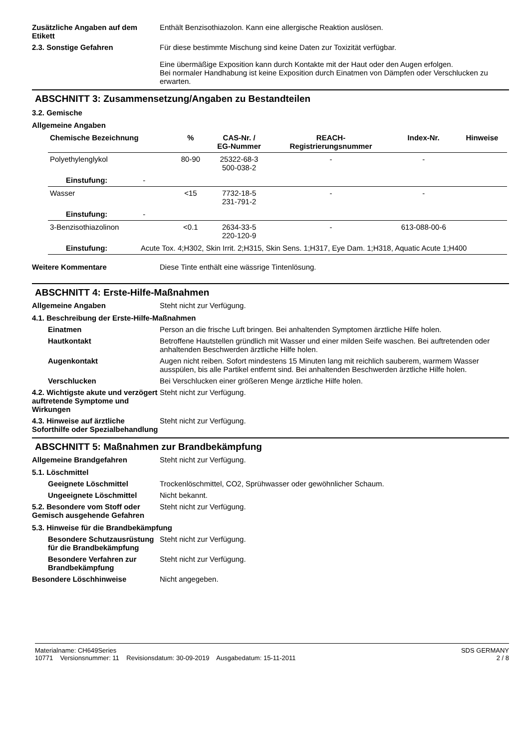Zusätzliche Angaben auf dem Etikett
Enthält Benzisothiazolon. Kann eine allergische Reaktion auslösen.
2.3. Sonstige Gefahren Für diese bestimmte Mischung sind keine Daten zur Toxizität verfügbar.
Eine übermäßige Exposition kann durch Kontakte mit der Haut oder den Augen erfolgen.
Bei normaler Handhabung ist keine Exposition durch Einatmen von Dämpfen oder Verschlucken zu erwarten.
ABSCHNITT 3: Zusammensetzung/Angaben zu Bestandteilen
3.2. Gemische
Allgemeine Angaben
| Chemische Bezeichnung | % | CAS-Nr. / EG-Nummer | REACH- Registrierungsnummer | Index-Nr. | Hinweise |
| --- | --- | --- | --- | --- | --- |
| Polyethylenglykol | 80-90 | 25322-68-3 500-038-2 | - | - | |
| Einstufung: - | | | | | |
| Wasser | <15 | 7732-18-5 231-791-2 | - | - | |
| Einstufung: - | | | | | |
| 3-Benzisothiazolinon | <0.1 | 2634-33-5 220-120-9 | - | 613-088-00-6 | |
| Einstufung: Acute Tox. 4;H302, Skin Irrit. 2;H315, Skin Sens. 1;H317, Eye Dam. 1;H318, Aquatic Acute 1;H400 | | | | | |
Weitere Kommentare Diese Tinte enthält eine wässrige Tintenlösung.
ABSCHNITT 4: Erste-Hilfe-Maßnahmen
Allgemeine Angaben Steht nicht zur Verfügung.
4.1. Beschreibung der Erste-Hilfe-Maßnahmen
Einatmen Person an die frische Luft bringen. Bei anhaltenden Symptomen ärztliche Hilfe holen.
Hautkontakt Betroffene Hautstellen gründlich mit Wasser und einer milden Seife waschen. Bei auftretenden oder anhaltenden Beschwerden ärztliche Hilfe holen.
Augenkontakt Augen nicht reiben. Sofort mindestens 15 Minuten lang mit reichlich sauberem, warmem Wasser ausspülen, bis alle Partikel entfernt sind. Bei anhaltenden Beschwerden ärztliche Hilfe holen.
Verschlucken Bei Verschlucken einer größeren Menge ärztliche Hilfe holen.
4.2. Wichtigste akute und verzögert auftretende Symptome und Wirkungen
Steht nicht zur Verfügung.
4.3. Hinweise auf ärztliche Soforthilfe oder Spezialbehandlung
Steht nicht zur Verfügung.
ABSCHNITT 5: Maßnahmen zur Brandbekämpfung
Allgemeine Brandgefahren Steht nicht zur Verfügung.
5.1. Löschmittel
Geeignete Löschmittel Trockenlöschmittel, CO2, Sprühwasser oder gewöhnlicher Schaum.
Ungeeignete Löschmittel Nicht bekannt.
5.2. Besondere vom Stoff oder Gemisch ausgehende Gefahren
Steht nicht zur Verfügung.
5.3. Hinweise für die Brandbekämpfung
Besondere Schutzausrüstung für die Brandbekämpfung
Steht nicht zur Verfügung.
Besondere Verfahren zur Brandbekämpfung
Steht nicht zur Verfügung.
Besondere Löschhinweise Nicht angegeben.
Materialname: CH649Series
10771 Versionsnummer: 11 Revisionsdatum: 30-09-2019 Ausgabedatum: 15-11-2011
SDS GERMANY
2 / 8